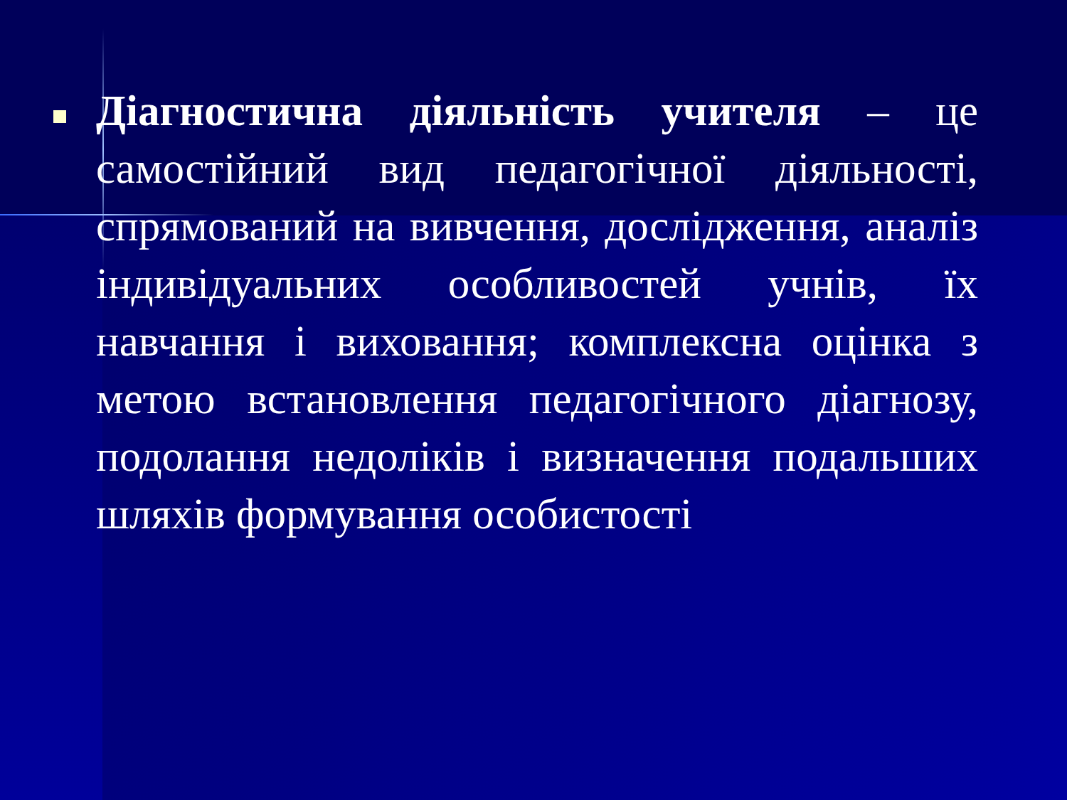Діагностична діяльність учителя – це самостійний вид педагогічної діяльності, спрямований на вивчення, дослідження, аналіз індивідуальних особливостей учнів, їх навчання і виховання; комплексна оцінка з метою встановлення педагогічного діагнозу, подолання недоліків і визначення подальших шляхів формування особистості